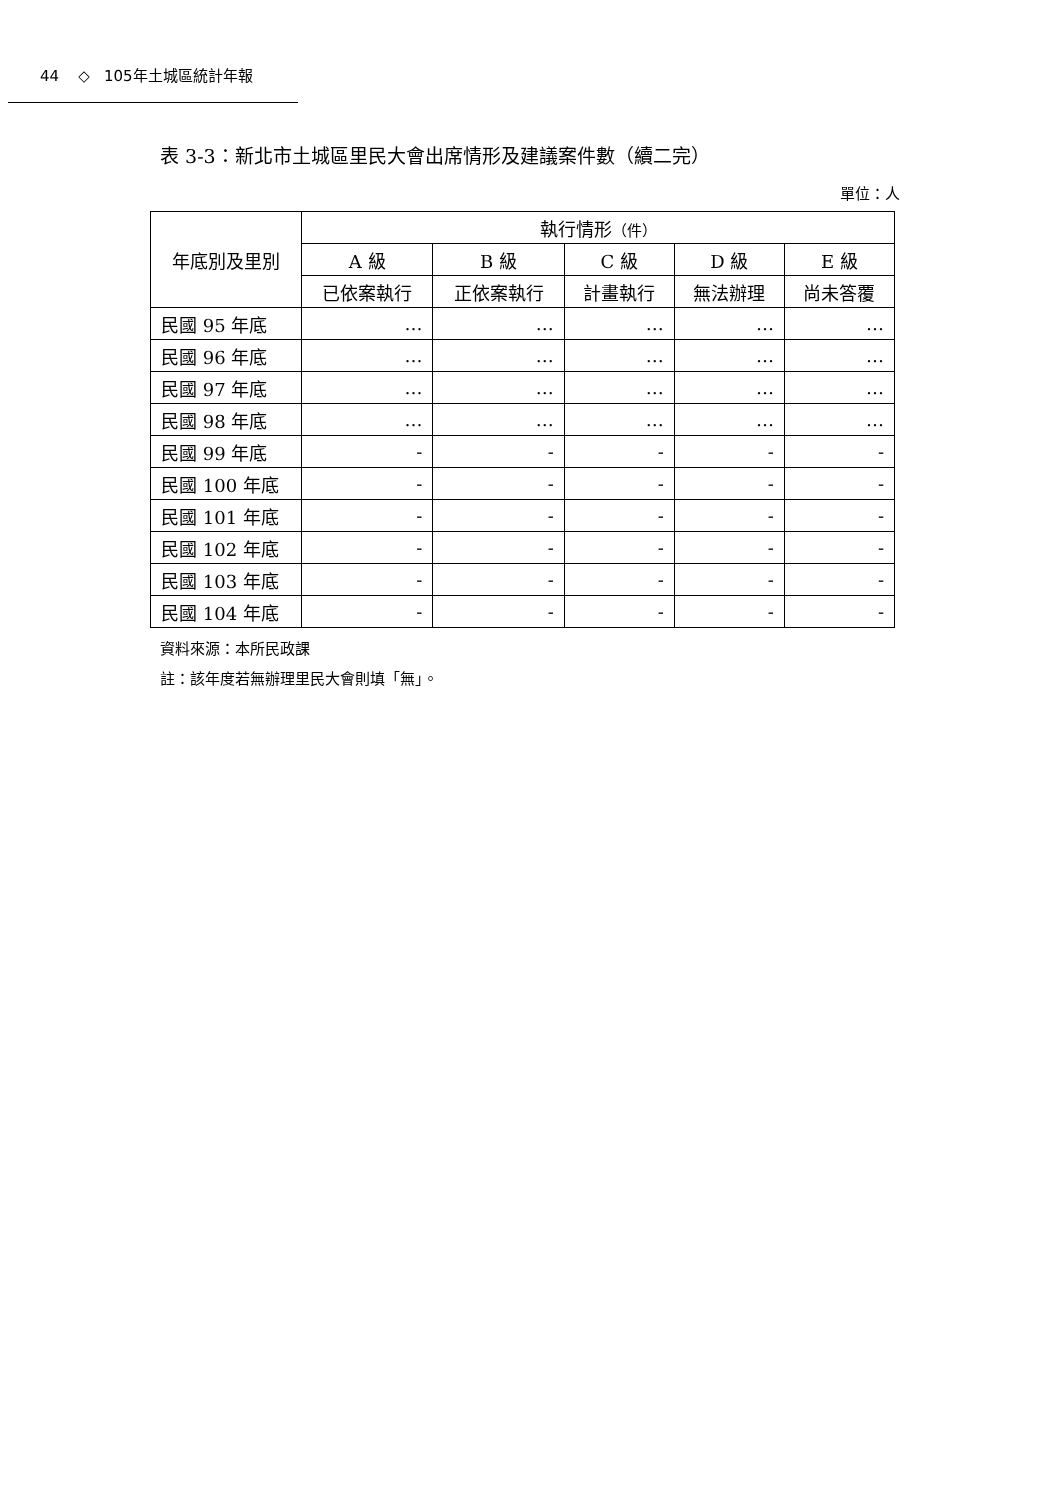44 ◇ 105年土城區統計年報
表 3-3：新北市土城區里民大會出席情形及建議案件數（續二完）
單位：人
| 年底別及里別 | 執行情形 （件） | | | | |
| --- | --- | --- | --- | --- | --- |
| | A 級 | B 級 | C 級 | D 級 | E 級 |
| | 已依案執行 | 正依案執行 | 計畫執行 | 無法辦理 | 尚未答覆 |
| 民國 95 年底 | … | … | … | … | … |
| 民國 96 年底 | … | … | … | … | … |
| 民國 97 年底 | … | … | … | … | … |
| 民國 98 年底 | … | … | … | … | … |
| 民國 99 年底 | - | - | - | - | - |
| 民國 100 年底 | - | - | - | - | - |
| 民國 101 年底 | - | - | - | - | - |
| 民國 102 年底 | - | - | - | - | - |
| 民國 103 年底 | - | - | - | - | - |
| 民國 104 年底 | - | - | - | - | - |
資料來源：本所民政課
註：該年度若無辦理里民大會則填「無」。